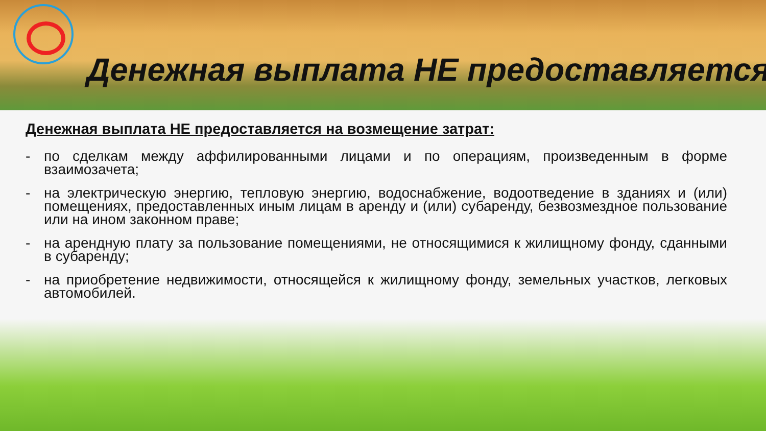Денежная выплата НЕ предоставляется
Денежная выплата НЕ предоставляется на возмещение затрат:
- по сделкам между аффилированными лицами и по операциям, произведенным в форме взаимозачета;
- на электрическую энергию, тепловую энергию, водоснабжение, водоотведение в зданиях и (или) помещениях, предоставленных иным лицам в аренду и (или) субаренду, безвозмездное пользование или на ином законном праве;
- на арендную плату за пользование помещениями, не относящимися к жилищному фонду, сданными в субаренду;
- на приобретение недвижимости, относящейся к жилищному фонду, земельных участков, легковых автомобилей.